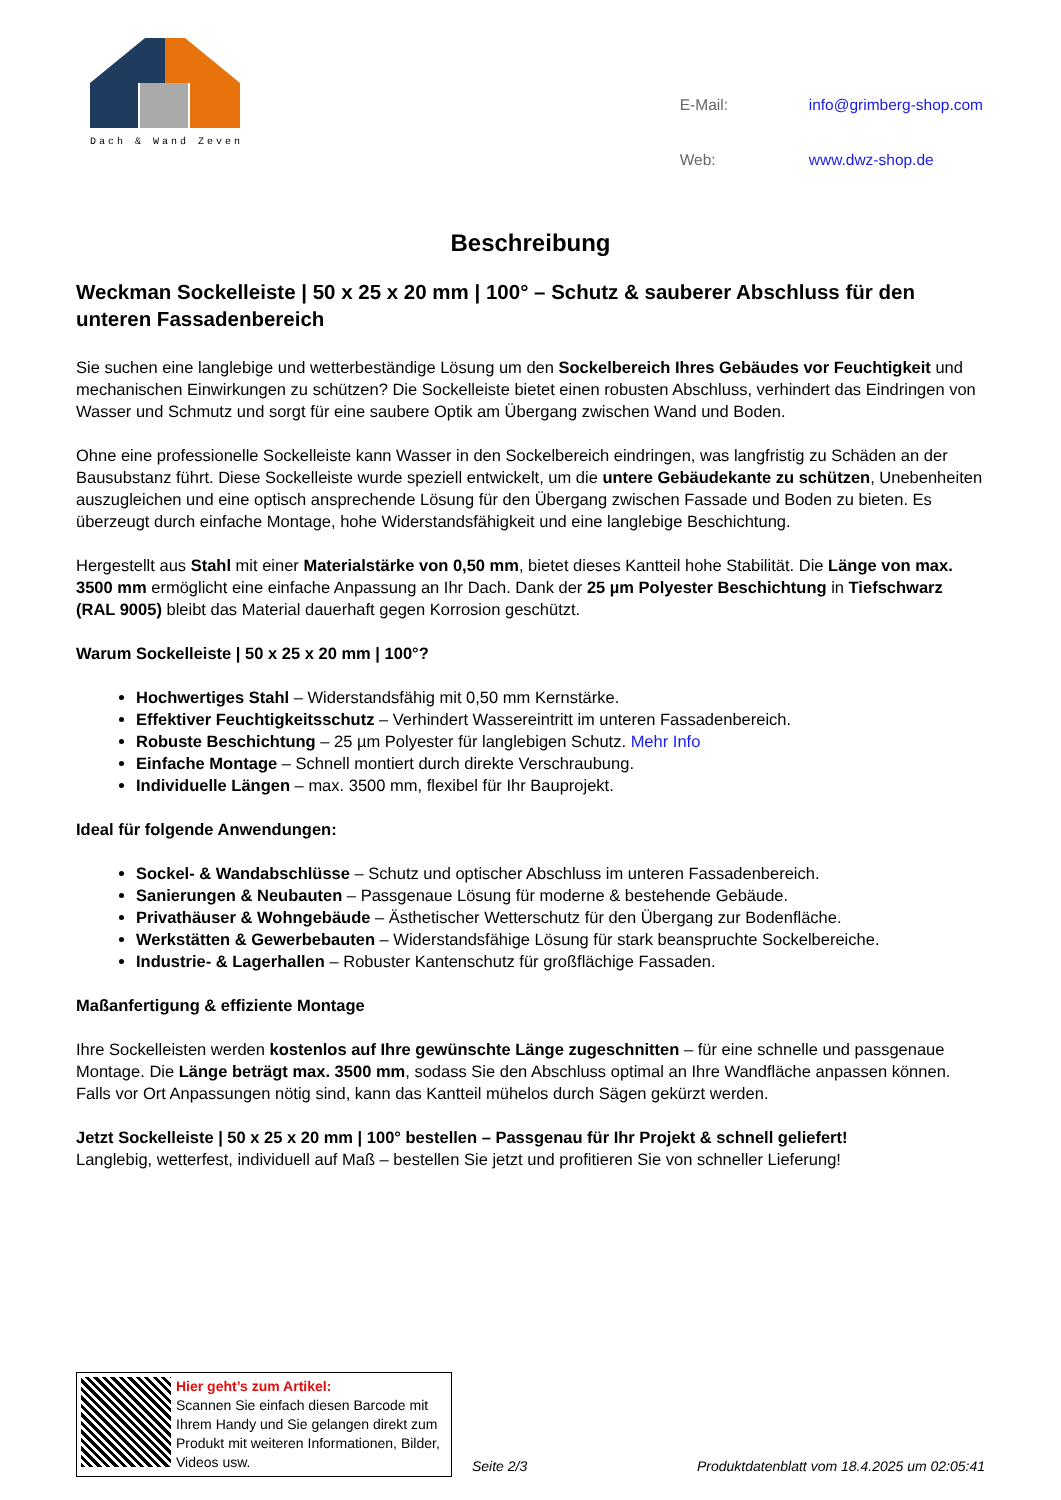Dach & Wand Zeven
| E-Mail: | info@grimberg-shop.com |
| Web: | www.dwz-shop.de |
Beschreibung
Weckman Sockelleiste | 50 x 25 x 20 mm | 100° – Schutz & sauberer Abschluss für den unteren Fassadenbereich
Sie suchen eine langlebige und wetterbeständige Lösung um den Sockelbereich Ihres Gebäudes vor Feuchtigkeit und mechanischen Einwirkungen zu schützen? Die Sockelleiste bietet einen robusten Abschluss, verhindert das Eindringen von Wasser und Schmutz und sorgt für eine saubere Optik am Übergang zwischen Wand und Boden.
Ohne eine professionelle Sockelleiste kann Wasser in den Sockelbereich eindringen, was langfristig zu Schäden an der Bausubstanz führt. Diese Sockelleiste wurde speziell entwickelt, um die untere Gebäudekante zu schützen, Unebenheiten auszugleichen und eine optisch ansprechende Lösung für den Übergang zwischen Fassade und Boden zu bieten. Es überzeugt durch einfache Montage, hohe Widerstandsfähigkeit und eine langlebige Beschichtung.
Hergestellt aus Stahl mit einer Materialstärke von 0,50 mm, bietet dieses Kantteil hohe Stabilität. Die Länge von max. 3500 mm ermöglicht eine einfache Anpassung an Ihr Dach. Dank der 25 µm Polyester Beschichtung in Tiefschwarz (RAL 9005) bleibt das Material dauerhaft gegen Korrosion geschützt.
Warum Sockelleiste | 50 x 25 x 20 mm | 100°?
Hochwertiges Stahl – Widerstandsfähig mit 0,50 mm Kernstärke.
Effektiver Feuchtigkeitsschutz – Verhindert Wassereintritt im unteren Fassadenbereich.
Robuste Beschichtung – 25 µm Polyester für langlebigen Schutz. Mehr Info
Einfache Montage – Schnell montiert durch direkte Verschraubung.
Individuelle Längen – max. 3500 mm, flexibel für Ihr Bauprojekt.
Ideal für folgende Anwendungen:
Sockel- & Wandabschlüsse – Schutz und optischer Abschluss im unteren Fassadenbereich.
Sanierungen & Neubauten – Passgenaue Lösung für moderne & bestehende Gebäude.
Privathäuser & Wohngebäude – Ästhetischer Wetterschutz für den Übergang zur Bodenfläche.
Werkstätten & Gewerbebauten – Widerstandsfähige Lösung für stark beanspruchte Sockelbereiche.
Industrie- & Lagerhallen – Robuster Kantenschutz für großflächige Fassaden.
Maßanfertigung & effiziente Montage
Ihre Sockelleisten werden kostenlos auf Ihre gewünschte Länge zugeschnitten – für eine schnelle und passgenaue Montage. Die Länge beträgt max. 3500 mm, sodass Sie den Abschluss optimal an Ihre Wandfläche anpassen können.
Falls vor Ort Anpassungen nötig sind, kann das Kantteil mühelos durch Sägen gekürzt werden.
Jetzt Sockelleiste | 50 x 25 x 20 mm | 100° bestellen – Passgenau für Ihr Projekt & schnell geliefert!
Langlebig, wetterfest, individuell auf Maß – bestellen Sie jetzt und profitieren Sie von schneller Lieferung!
Hier geht’s zum Artikel:
Scannen Sie einfach diesen Barcode mit Ihrem Handy und Sie gelangen direkt zum Produkt mit weiteren Informationen, Bilder, Videos usw.
Seite 2/3
Produktdatenblatt vom 18.4.2025 um 02:05:41